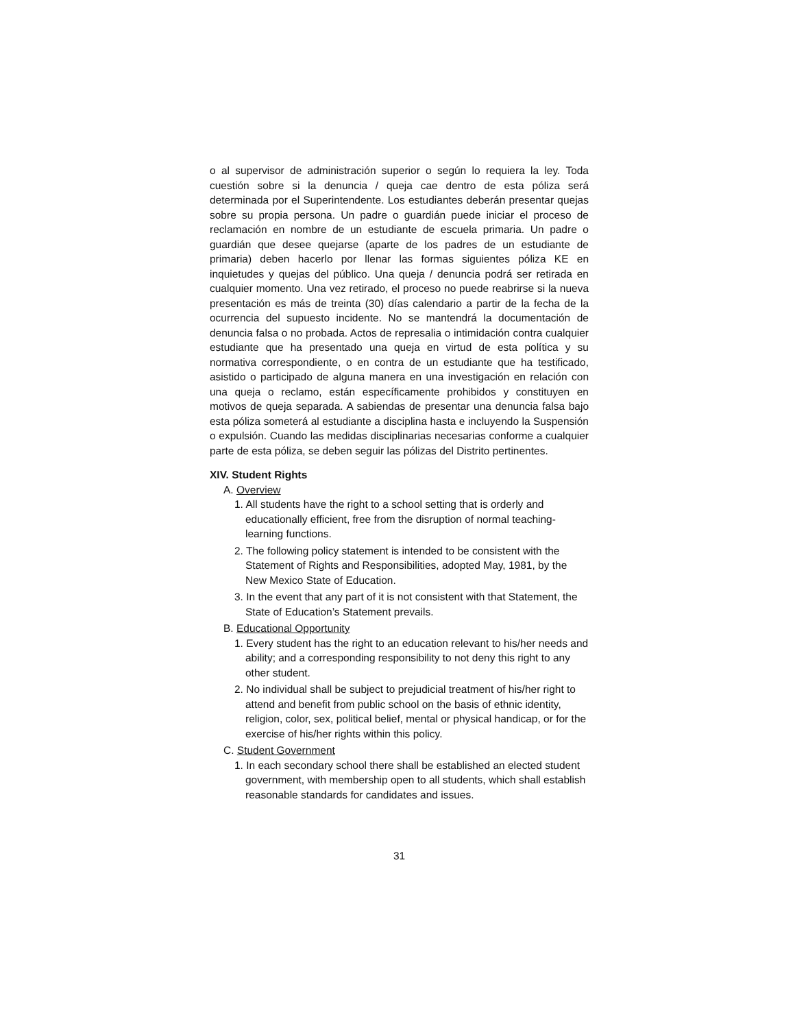o al supervisor de administración superior o según lo requiera la ley. Toda cuestión sobre si la denuncia / queja cae dentro de esta póliza será determinada por el Superintendente. Los estudiantes deberán presentar quejas sobre su propia persona. Un padre o guardián puede iniciar el proceso de reclamación en nombre de un estudiante de escuela primaria. Un padre o guardián que desee quejarse (aparte de los padres de un estudiante de primaria) deben hacerlo por llenar las formas siguientes póliza KE en inquietudes y quejas del público. Una queja / denuncia podrá ser retirada en cualquier momento. Una vez retirado, el proceso no puede reabrirse si la nueva presentación es más de treinta (30) días calendario a partir de la fecha de la ocurrencia del supuesto incidente. No se mantendrá la documentación de denuncia falsa o no probada. Actos de represalia o intimidación contra cualquier estudiante que ha presentado una queja en virtud de esta política y su normativa correspondiente, o en contra de un estudiante que ha testificado, asistido o participado de alguna manera en una investigación en relación con una queja o reclamo, están específicamente prohibidos y constituyen en motivos de queja separada. A sabiendas de presentar una denuncia falsa bajo esta póliza someterá al estudiante a disciplina hasta e incluyendo la Suspensión o expulsión. Cuando las medidas disciplinarias necesarias conforme a cualquier parte de esta póliza, se deben seguir las pólizas del Distrito pertinentes.
XIV. Student Rights
A. Overview
1. All students have the right to a school setting that is orderly and educationally efficient, free from the disruption of normal teaching-learning functions.
2. The following policy statement is intended to be consistent with the Statement of Rights and Responsibilities, adopted May, 1981, by the New Mexico State of Education.
3. In the event that any part of it is not consistent with that Statement, the State of Education’s Statement prevails.
B. Educational Opportunity
1. Every student has the right to an education relevant to his/her needs and ability; and a corresponding responsibility to not deny this right to any other student.
2. No individual shall be subject to prejudicial treatment of his/her right to attend and benefit from public school on the basis of ethnic identity, religion, color, sex, political belief, mental or physical handicap, or for the exercise of his/her rights within this policy.
C. Student Government
1. In each secondary school there shall be established an elected student government, with membership open to all students, which shall establish reasonable standards for candidates and issues.
31